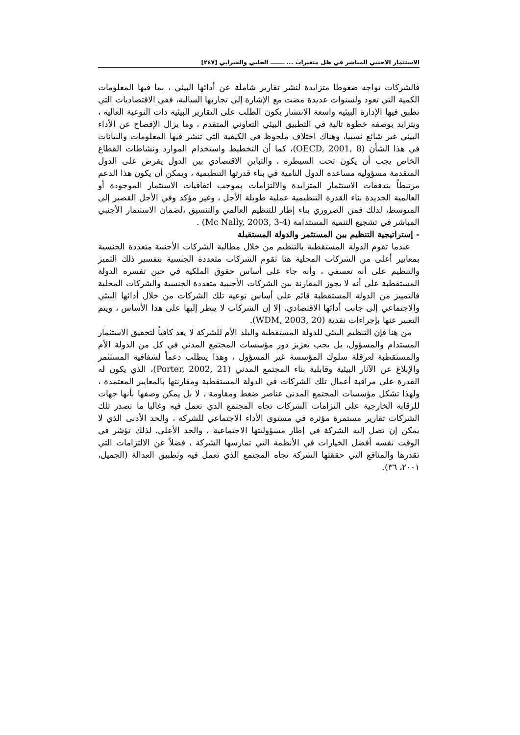الاستثمار الاجنبي المباشر في ظل متغيرات ... ـــــــ الجلبي والشرابي [٢٤٧]
فالشركات تواجه ضغوطا متزايدة لنشر تقارير شاملة عن أدائها البيئي ، بما فيها المعلومات الكمية التي تعود ولسنوات عديدة مضت مع الإشارة إلى تجاربها السالبة، ففي الاقتصاديات التي تطبق فيها الإدارة البيئية واسعة الانتشار يكون الطلب على التقارير البيئية ذات النوعية العالية ، ويتزايد بوصفه خطوة تالية في التطبيق البيئي التعاوني المتقدم ، وما يزال الإفصاح عن الأداء البيئي غير شائع نسبيا، وهناك اختلاف ملحوظ في الكيفية التي تنشر فيها المعلومات والبيانات في هذا الشأن (OECD, 2001, 8)، كما أن التخطيط واستخدام الموارد ونشاطات القطاع الخاص يجب أن يكون تحت السيطرة ، والتباين الاقتصادي بين الدول يفرض على الدول المتقدمة مسؤولية مساعدة الدول النامية في بناء قدرتها التنظيمية ، ويمكن أن يكون هذا الدعم مرتبطاً بتدفقات الاستثمار المتزايدة والالتزامات بموجب اتفاقيات الاستثمار الموجودة أو العالمية الجديدة بناء القدرة التنظيمية عملية طويلة الأجل ، وغير مؤكد وفي الأجل القصير إلى المتوسط، لذلك فمن الضروري بناء إطار للتنظيم العالمي والتنسيق ،لضمان الاستثمار الأجنبي المباشر في تشجيع التنمية المستدامة (Mc Nally, 2003, 3-4) .
- إستراتيجية التنظيم بين المستثمر والدولة المستقبلة
عندما تقوم الدولة المستقطبة بالتنظيم من خلال مطالبة الشركات الأجنبية متعددة الجنسية بمعايير أعلى من الشركات المحلية هنا تقوم الشركات متعددة الجنسية بتفسير ذلك التميز والتنظيم على أنه تعسفي ، وأنه جاء على أساس حقوق الملكية في حين تفسره الدولة المستقطبة على أنه لا يجوز المقارنة بين الشركات الأجنبية متعددة الجنسية والشركات المحلية فالتمييز من الدولة المستقطبة قائم على أساس نوعية تلك الشركات من خلال أدائها البيئي والاجتماعي إلى جانب أدائها الاقتصادي، إلا إن الشركات لا ينظر إليها على هذا الأساس ، ويتم التعبير عنها بإجراءات نقدية (WDM, 2003, 20).
من هنا فإن التنظيم البيئي للدولة المستقطبة والبلد الأم للشركة لا يعد كافياً لتحقيق الاستثمار المستدام والمسؤول، بل يجب تعزيز دور مؤسسات المجتمع المدني في كل من الدولة الأم والمستقطبة لعرقلة سلوك المؤسسة غير المسؤول ، وهذا يتطلب دعماً لشفافية المستثمر والإبلاغ عن الآثار البيئية وقابلية بناء المجتمع المدني (Porter, 2002, 21)، الذي يكون له القدرة على مراقبة أعمال تلك الشركات في الدولة المستقطبة ومقارنتها بالمعايير المعتمدة ، ولهذا تشكل مؤسسات المجتمع المدني عناصر ضغط ومقاومة ، لا بل يمكن وصفها بأنها جهات للرقابة الخارجية على التزامات الشركات تجاه المجتمع الذي تعمل فيه وغالبا ما تصدر تلك الشركات تقارير مستمرة مؤثرة في مستوى الأداء الاجتماعي للشركة ، والحد الأدنى الذي لا يمكن إن تصل إليه الشركة في إطار مسؤوليتها الاجتماعية ، والحد الأعلى، لذلك تؤشر في الوقت نفسه أفضل الخيارات في الأنظمة التي تمارسها الشركة ، فضلاً عن الالتزامات التي تقدرها والمنافع التي حققتها الشركة تجاه المجتمع الذي تعمل فيه وتطبيق العدالة (الجميل، ٢٠٠١، ٣٦).